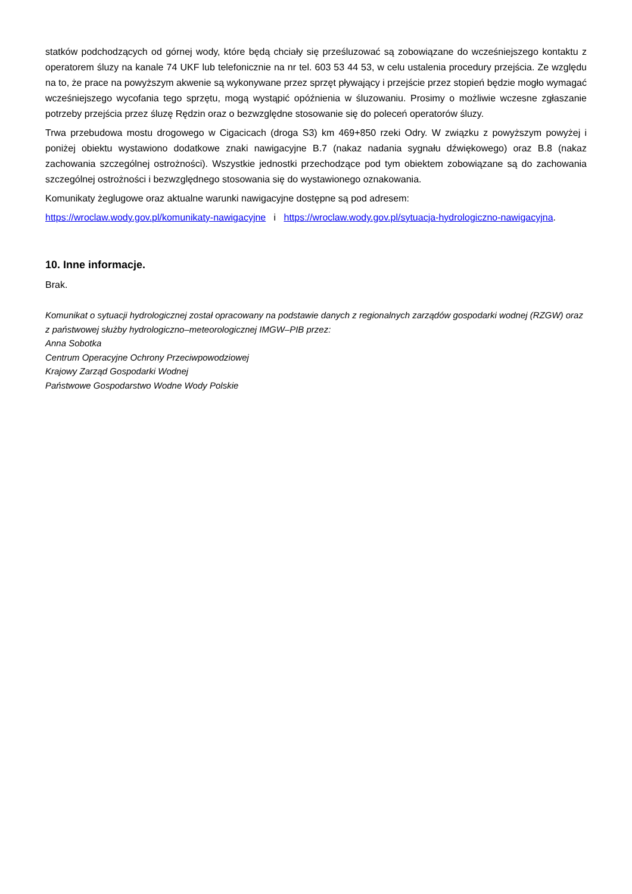statków podchodzących od górnej wody, które będą chciały się prześluzować są zobowiązane do wcześniejszego kontaktu z operatorem śluzy na kanale 74 UKF lub telefonicznie na nr tel. 603 53 44 53, w celu ustalenia procedury przejścia. Ze względu na to, że prace na powyższym akwenie są wykonywane przez sprzęt pływający i przejście przez stopień będzie mogło wymagać wcześniejszego wycofania tego sprzętu, mogą wystąpić opóźnienia w śluzowaniu. Prosimy o możliwie wczesne zgłaszanie potrzeby przejścia przez śluzę Rędzin oraz o bezwzględne stosowanie się do poleceń operatorów śluzy.
Trwa przebudowa mostu drogowego w Cigacicach (droga S3) km 469+850 rzeki Odry. W związku z powyższym powyżej i poniżej obiektu wystawiono dodatkowe znaki nawigacyjne B.7 (nakaz nadania sygnału dźwiękowego) oraz B.8 (nakaz zachowania szczególnej ostrożności). Wszystkie jednostki przechodzące pod tym obiektem zobowiązane są do zachowania szczególnej ostrożności i bezwzględnego stosowania się do wystawionego oznakowania.
Komunikaty żeglugowe oraz aktualne warunki nawigacyjne dostępne są pod adresem:
https://wroclaw.wody.gov.pl/komunikaty-nawigacyjne i https://wroclaw.wody.gov.pl/sytuacja-hydrologiczno-nawigacyjna.
10. Inne informacje.
Brak.
Komunikat o sytuacji hydrologicznej został opracowany na podstawie danych z regionalnych zarządów gospodarki wodnej (RZGW) oraz z państwowej służby hydrologiczno–meteorologicznej IMGW–PIB przez:
Anna Sobotka
Centrum Operacyjne Ochrony Przeciwpowodziowej
Krajowy Zarząd Gospodarki Wodnej
Państwowe Gospodarstwo Wodne Wody Polskie